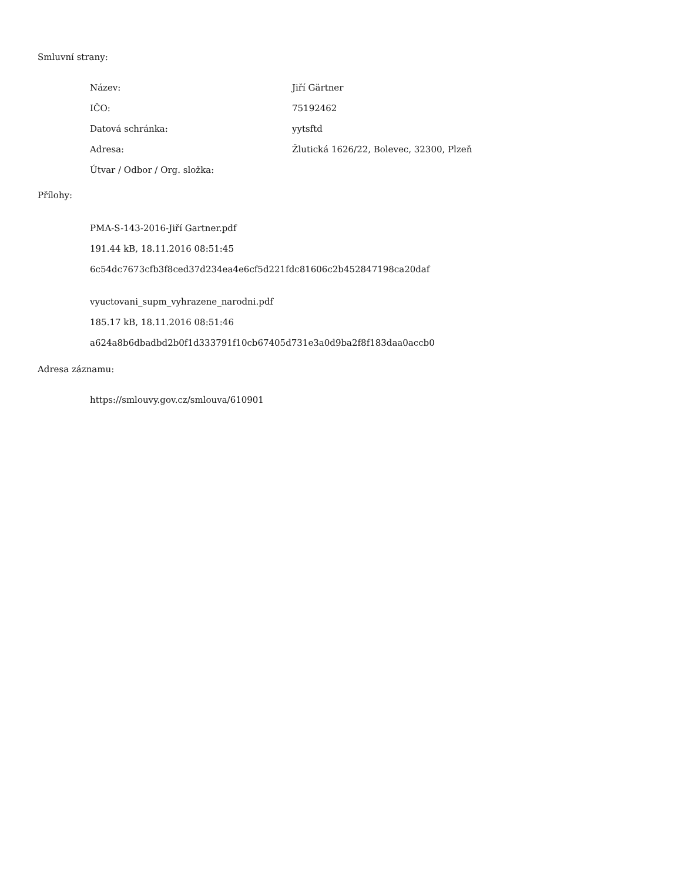Smluvní strany:
Název: Jiří Gärtner
IČO: 75192462
Datová schránka: yytsftd
Adresa: Žlutická 1626/22, Bolevec, 32300, Plzeň
Útvar / Odbor / Org. složka:
Přílohy:
PMA-S-143-2016-Jiří Gartner.pdf
191.44 kB, 18.11.2016 08:51:45
6c54dc7673cfb3f8ced37d234ea4e6cf5d221fdc81606c2b452847198ca20daf
vyuctovani_supm_vyhrazene_narodni.pdf
185.17 kB, 18.11.2016 08:51:46
a624a8b6dbadbd2b0f1d333791f10cb67405d731e3a0d9ba2f8f183daa0accb0
Adresa záznamu:
https://smlouvy.gov.cz/smlouva/610901